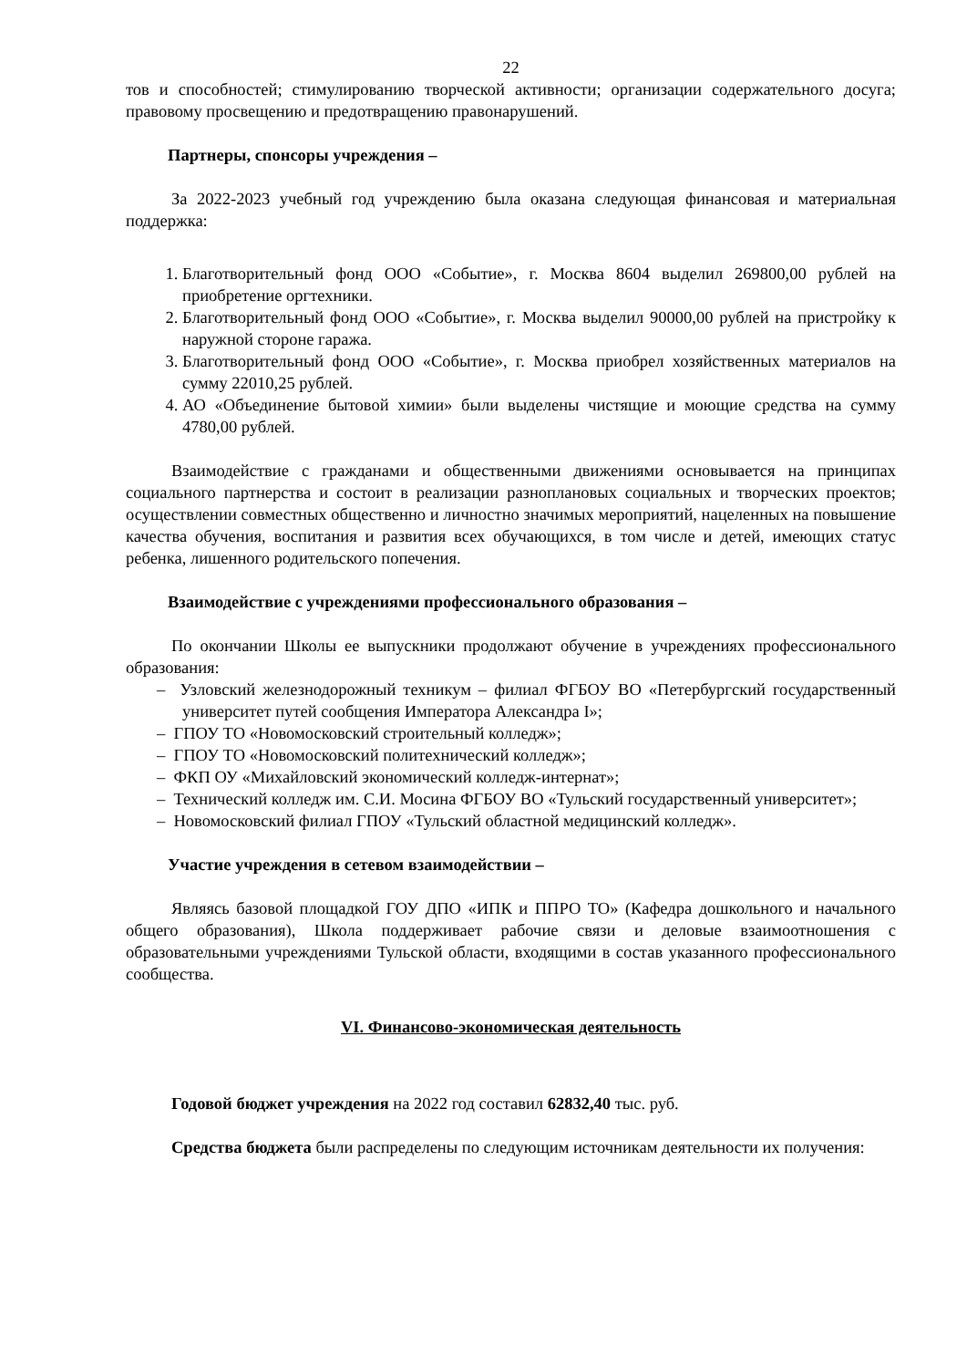22
тов и способностей; стимулированию творческой активности; организации содержательного досуга; правовому просвещению и предотвращению правонарушений.
Партнеры, спонсоры учреждения –
За 2022-2023 учебный год учреждению была оказана следующая финансовая и материальная поддержка:
1. Благотворительный фонд ООО «Событие», г. Москва 8604 выделил 269800,00 рублей на приобретение оргтехники.
2. Благотворительный фонд ООО «Событие», г. Москва выделил 90000,00 рублей на пристройку к наружной стороне гаража.
3. Благотворительный фонд ООО «Событие», г. Москва приобрел хозяйственных материалов на сумму 22010,25 рублей.
4. АО «Объединение бытовой химии» были выделены чистящие и моющие средства на сумму 4780,00 рублей.
Взаимодействие с гражданами и общественными движениями основывается на принципах социального партнерства и состоит в реализации разноплановых социальных и творческих проектов; осуществлении совместных общественно и личностно значимых мероприятий, нацеленных на повышение качества обучения, воспитания и развития всех обучающихся, в том числе и детей, имеющих статус ребенка, лишенного родительского попечения.
Взаимодействие с учреждениями профессионального образования –
По окончании Школы ее выпускники продолжают обучение в учреждениях профессионального образования:
– Узловский железнодорожный техникум – филиал ФГБОУ ВО «Петербургский государственный университет путей сообщения Императора Александра I»;
– ГПОУ ТО «Новомосковский строительный колледж»;
– ГПОУ ТО «Новомосковский политехнический колледж»;
– ФКП ОУ «Михайловский экономический колледж-интернат»;
– Технический колледж им. С.И. Мосина ФГБОУ ВО «Тульский государственный университет»;
– Новомосковский филиал ГПОУ «Тульский областной медицинский колледж».
Участие учреждения в сетевом взаимодействии –
Являясь базовой площадкой ГОУ ДПО «ИПК и ППРО ТО» (Кафедра дошкольного и начального общего образования), Школа поддерживает рабочие связи и деловые взаимоотношения с образовательными учреждениями Тульской области, входящими в состав указанного профессионального сообщества.
VI. Финансово-экономическая деятельность
Годовой бюджет учреждения на 2022 год составил 62832,40 тыс. руб.
Средства бюджета были распределены по следующим источникам деятельности их получения: